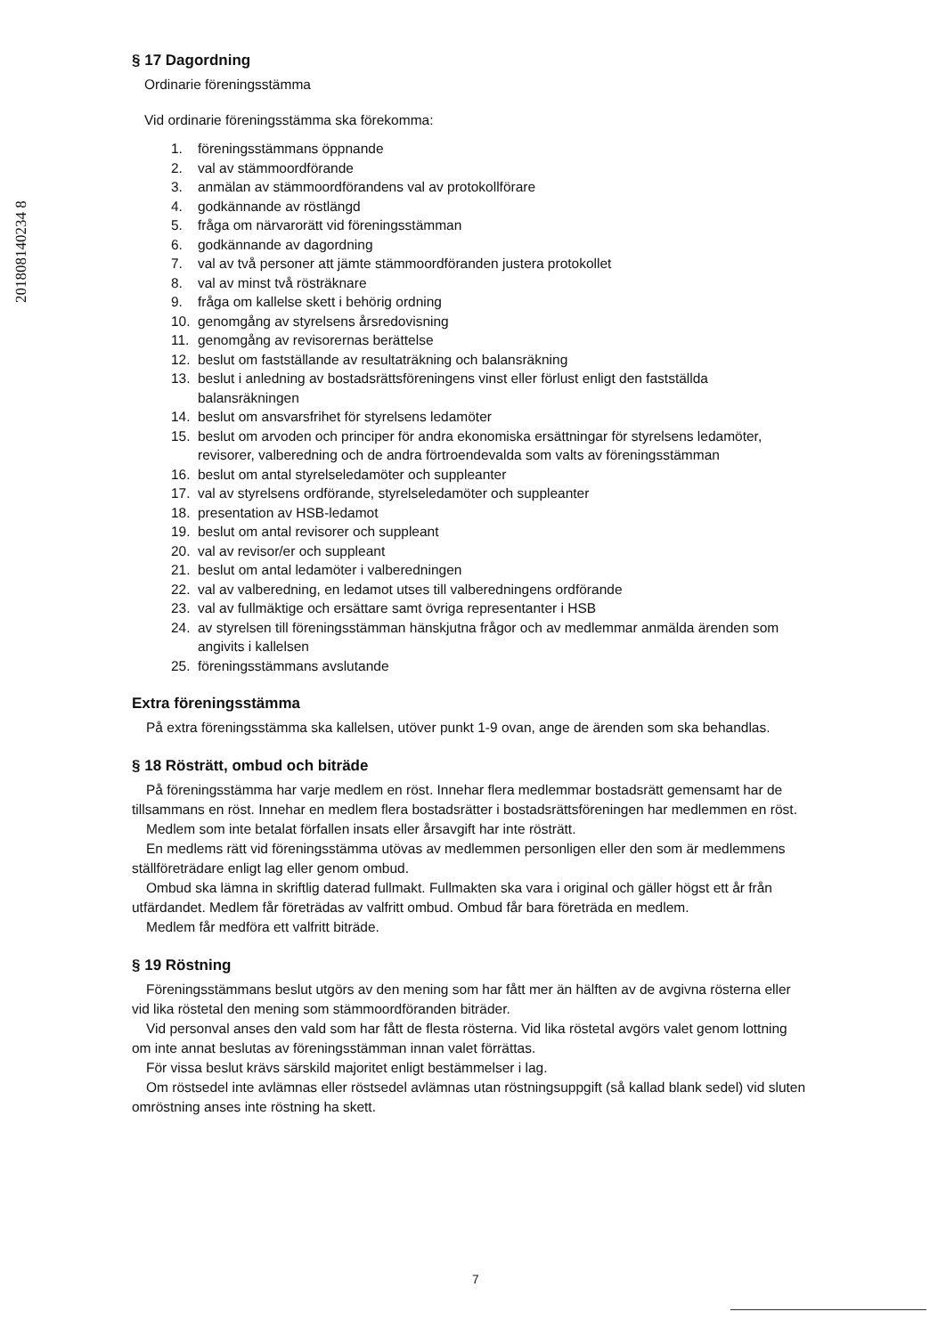201808140234 8
§ 17 Dagordning
Ordinarie föreningsstämma
Vid ordinarie föreningsstämma ska förekomma:
1. föreningsstämmans öppnande
2. val av stämmoordförande
3. anmälan av stämmoordförandens val av protokollförare
4. godkännande av röstlängd
5. fråga om närvarorätt vid föreningsstämman
6. godkännande av dagordning
7. val av två personer att jämte stämmoordföranden justera protokollet
8. val av minst två rösträknare
9. fråga om kallelse skett i behörig ordning
10. genomgång av styrelsens årsredovisning
11. genomgång av revisorernas berättelse
12. beslut om fastställande av resultaträkning och balansräkning
13. beslut i anledning av bostadsrättsföreningens vinst eller förlust enligt den fastställda balansräkningen
14. beslut om ansvarsfrihet för styrelsens ledamöter
15. beslut om arvoden och principer för andra ekonomiska ersättningar för styrelsens ledamöter, revisorer, valberedning och de andra förtroendevalda som valts av föreningsstämman
16. beslut om antal styrelseledamöter och suppleanter
17. val av styrelsens ordförande, styrelseledamöter och suppleanter
18. presentation av HSB-ledamot
19. beslut om antal revisorer och suppleant
20. val av revisor/er och suppleant
21. beslut om antal ledamöter i valberedningen
22. val av valberedning, en ledamot utses till valberedningens ordförande
23. val av fullmäktige och ersättare samt övriga representanter i HSB
24. av styrelsen till föreningsstämman hänskjutna frågor och av medlemmar anmälda ärenden som angivits i kallelsen
25. föreningsstämmans avslutande
Extra föreningsstämma
På extra föreningsstämma ska kallelsen, utöver punkt 1-9 ovan, ange de ärenden som ska behandlas.
§ 18 Rösträtt, ombud och biträde
På föreningsstämma har varje medlem en röst. Innehar flera medlemmar bostadsrätt gemensamt har de tillsammans en röst. Innehar en medlem flera bostadsrätter i bostadsrättsföreningen har medlemmen en röst.
Medlem som inte betalat förfallen insats eller årsavgift har inte rösträtt.
En medlems rätt vid föreningsstämma utövas av medlemmen personligen eller den som är medlemmens ställföreträdare enligt lag eller genom ombud.
Ombud ska lämna in skriftlig daterad fullmakt. Fullmakten ska vara i original och gäller högst ett år från utfärdandet. Medlem får företrädas av valfritt ombud. Ombud får bara företräda en medlem.
Medlem får medföra ett valfritt biträde.
§ 19 Röstning
Föreningsstämmans beslut utgörs av den mening som har fått mer än hälften av de avgivna rösterna eller vid lika röstetal den mening som stämmoordföranden biträder.
Vid personval anses den vald som har fått de flesta rösterna. Vid lika röstetal avgörs valet genom lottning om inte annat beslutas av föreningsstämman innan valet förrättas.
För vissa beslut krävs särskild majoritet enligt bestämmelser i lag.
Om röstsedel inte avlämnas eller röstsedel avlämnas utan röstningsuppgift (så kallad blank sedel) vid sluten omröstning anses inte röstning ha skett.
7